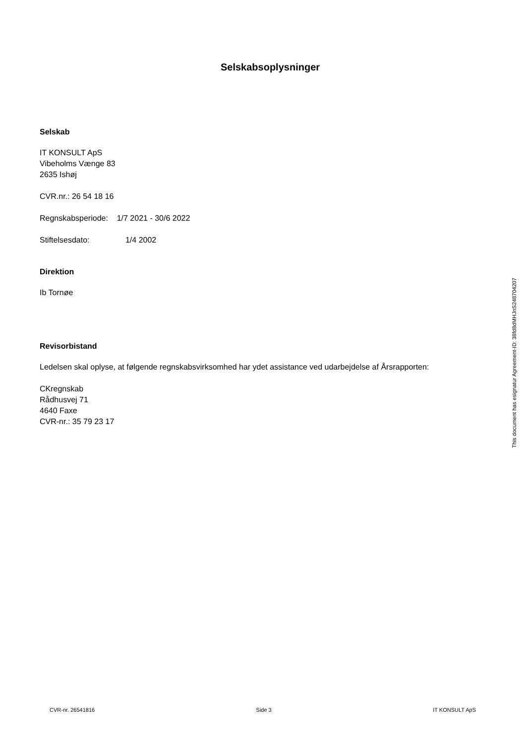Selskabsoplysninger
Selskab
IT KONSULT ApS
Vibeholms Vænge 83
2635 Ishøj
CVR.nr.: 26 54 18 16
Regnskabsperiode: 1/7 2021 - 30/6 2022
Stiftelsesdato: 1/4 2002
Direktion
Ib Tornøe
Revisorbistand
Ledelsen skal oplyse, at følgende regnskabsvirksomhed har ydet assistance ved udarbejdelse af Årsrapporten:
CKregnskab
Rådhusvej 71
4640 Faxe
CVR-nr.: 35 79 23 17
This document has esignatur Agreement-ID: 38fd8dMHJnS248704207
CVR-nr. 26541816 Side 3 IT KONSULT ApS